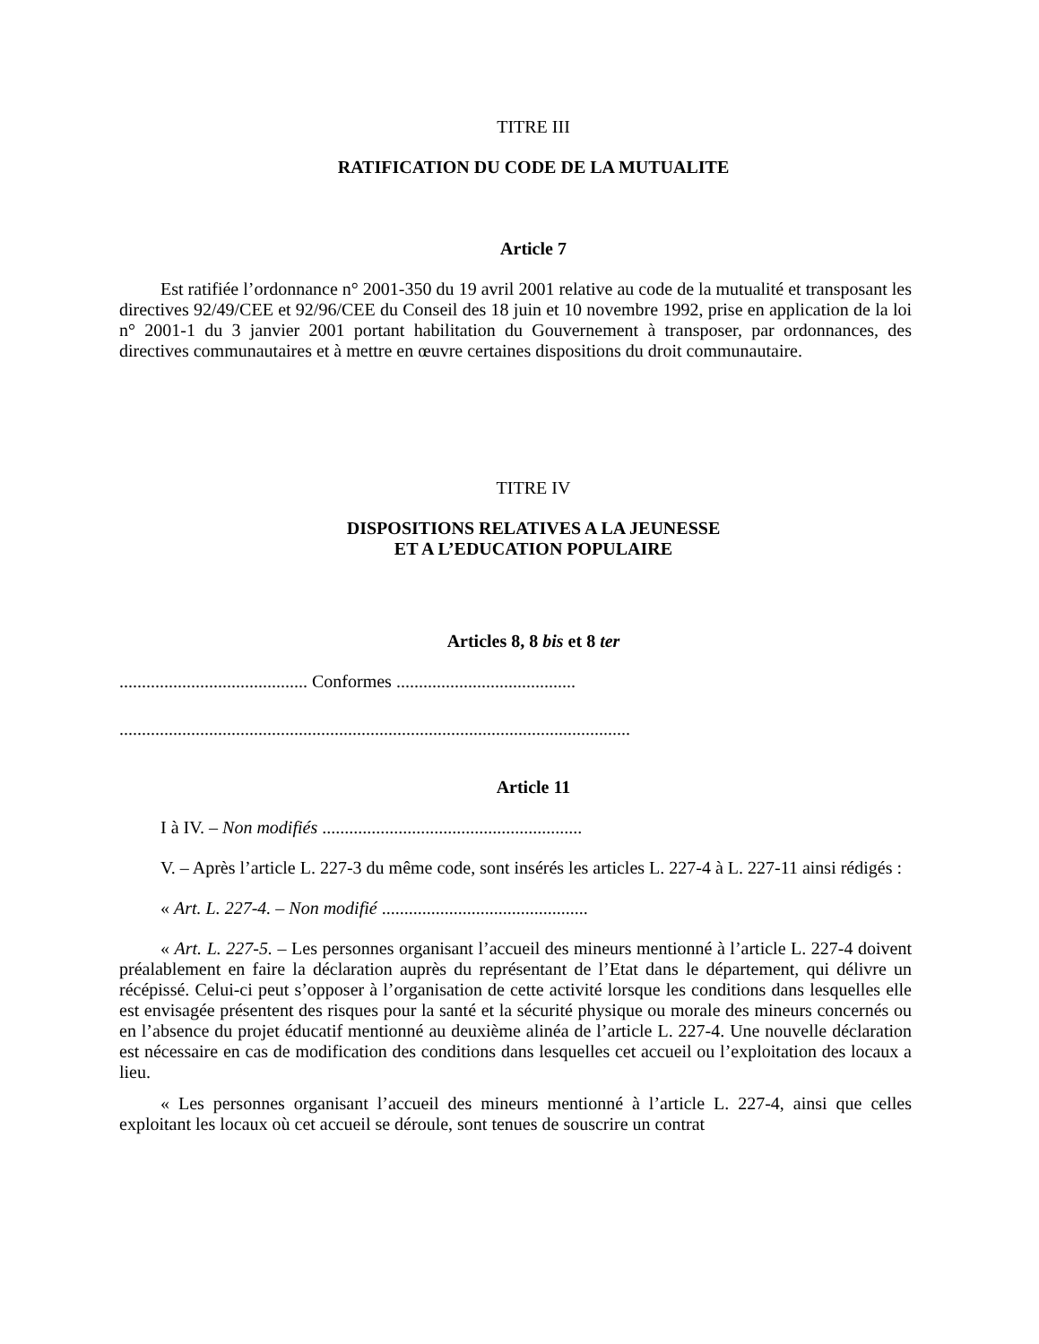TITRE III
RATIFICATION DU CODE DE LA MUTUALITE
Article 7
Est ratifiée l’ordonnance n° 2001-350 du 19 avril 2001 relative au code de la mutualité et transposant les directives 92/49/CEE et 92/96/CEE du Conseil des 18 juin et 10 novembre 1992, prise en application de la loi n° 2001-1 du 3 janvier 2001 portant habilitation du Gouvernement à transposer, par ordonnances, des directives communautaires et à mettre en œuvre certaines dispositions du droit communautaire.
TITRE IV
DISPOSITIONS RELATIVES A LA JEUNESSE
ET A L’EDUCATION POPULAIRE
Articles 8, 8 bis et 8 ter
.......................................... Conformes ........................................
..................................................................................................................
Article 11
I à IV. – Non modifiés ..........................................................
V. – Après l’article L. 227-3 du même code, sont insérés les articles L. 227-4 à L. 227-11 ainsi rédigés :
« Art. L. 227-4. – Non modifié ..............................................
« Art. L. 227-5. – Les personnes organisant l’accueil des mineurs mentionné à l’article L. 227-4 doivent préalablement en faire la déclaration auprès du représentant de l’Etat dans le département, qui délivre un récépissé. Celui-ci peut s’opposer à l’organisation de cette activité lorsque les conditions dans lesquelles elle est envisagée présentent des risques pour la santé et la sécurité physique ou morale des mineurs concernés ou en l’absence du projet éducatif mentionné au deuxième alinéa de l’article L. 227-4. Une nouvelle déclaration est nécessaire en cas de modification des conditions dans lesquelles cet accueil ou l’exploitation des locaux a lieu.
« Les personnes organisant l’accueil des mineurs mentionné à l’article L. 227-4, ainsi que celles exploitant les locaux où cet accueil se déroule, sont tenues de souscrire un contrat